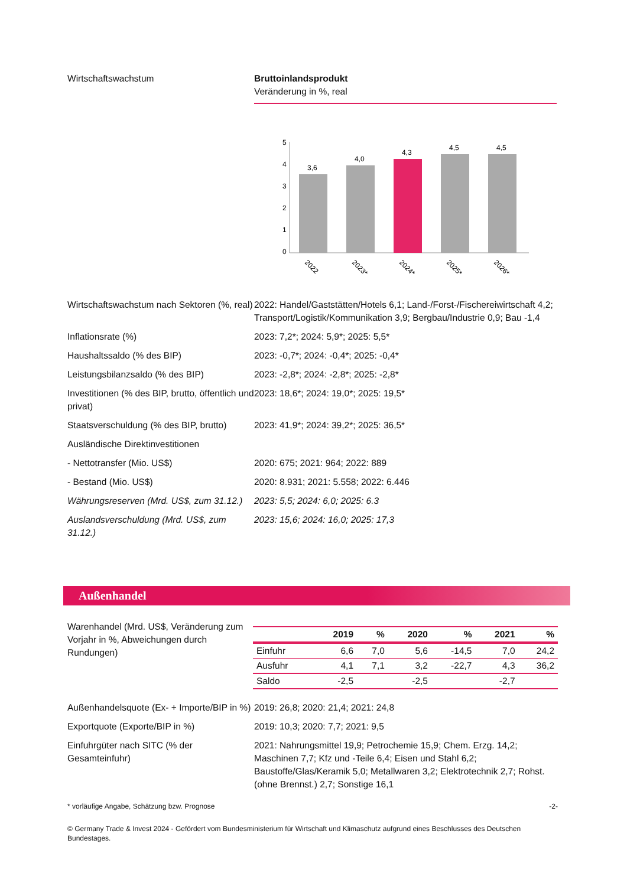Wirtschaftswachstum Bruttoinlandsprodukt
Veränderung in %, real
5
4
3
2
1
0
3,6
4,0
4,3
4,5
4,5
2022
2023*
2024*
2025*
2026*
Wirtschaftswachstum nach Sektoren (%, real)
2022: Handel/Gaststätten/Hotels 6,1; Land-/Forst-/Fischereiwirtschaft 4,2; Transport/Logistik/Kommunikation 3,9; Bergbau/Industrie 0,9; Bau -1,4
Inflationsrate (%) 2023: 7,2*; 2024: 5,9*; 2025: 5,5*
Haushaltssaldo (% des BIP) 2023: -0,7*; 2024: -0,4*; 2025: -0,4*
Leistungsbilanzsaldo (% des BIP) 2023: -2,8*; 2024: -2,8*; 2025: -2,8*
Investitionen (% des BIP, brutto, öffentlich und privat)
2023: 18,6*; 2024: 19,0*; 2025: 19,5*
Staatsverschuldung (% des BIP, brutto)
2023: 41,9*; 2024: 39,2*; 2025: 36,5*
Ausländische Direktinvestitionen
- Nettotransfer (Mio. US$) 2020: 675; 2021: 964; 2022: 889
- Bestand (Mio. US$) 2020: 8.931; 2021: 5.558; 2022: 6.446
Währungsreserven (Mrd. US$, zum 31.12.)
2023: 5,5; 2024: 6,0; 2025: 6.3
Auslandsverschuldung (Mrd. US$, zum 31.12.)
2023: 15,6; 2024: 16,0; 2025: 17,3
Außenhandel
Warenhandel (Mrd. US$, Veränderung zum Vorjahr in %, Abweichungen durch Rundungen)
| | 2019 | % | 2020 | % | 2021 | % |
| --- | --- | --- | --- | --- | --- | --- |
| Einfuhr | 6,6 | 7,0 | 5,6 | -14,5 | 7,0 | 24,2 |
| Ausfuhr | 4,1 | 7,1 | 3,2 | -22,7 | 4,3 | 36,2 |
| Saldo | -2,5 | | -2,5 | | -2,7 | |
Außenhandelsquote (Ex- + Importe/BIP in %)
2019: 26,8; 2020: 21,4; 2021: 24,8
Exportquote (Exporte/BIP in %) 2019: 10,3; 2020: 7,7; 2021: 9,5
Einfuhrgüter nach SITC (% der Gesamteinfuhr)
2021: Nahrungsmittel 19,9; Petrochemie 15,9; Chem. Erzg. 14,2; Maschinen 7,7; Kfz und -Teile 6,4; Eisen und Stahl 6,2; Baustoffe/Glas/Keramik 5,0; Metallwaren 3,2; Elektrotechnik 2,7; Rohst. (ohne Brennst.) 2,7; Sonstige 16,1
* vorläufige Angabe, Schätzung bzw. Prognose -2-
© Germany Trade & Invest 2024 - Gefördert vom Bundesministerium für Wirtschaft und Klimaschutz aufgrund eines Beschlusses des Deutschen Bundestages.